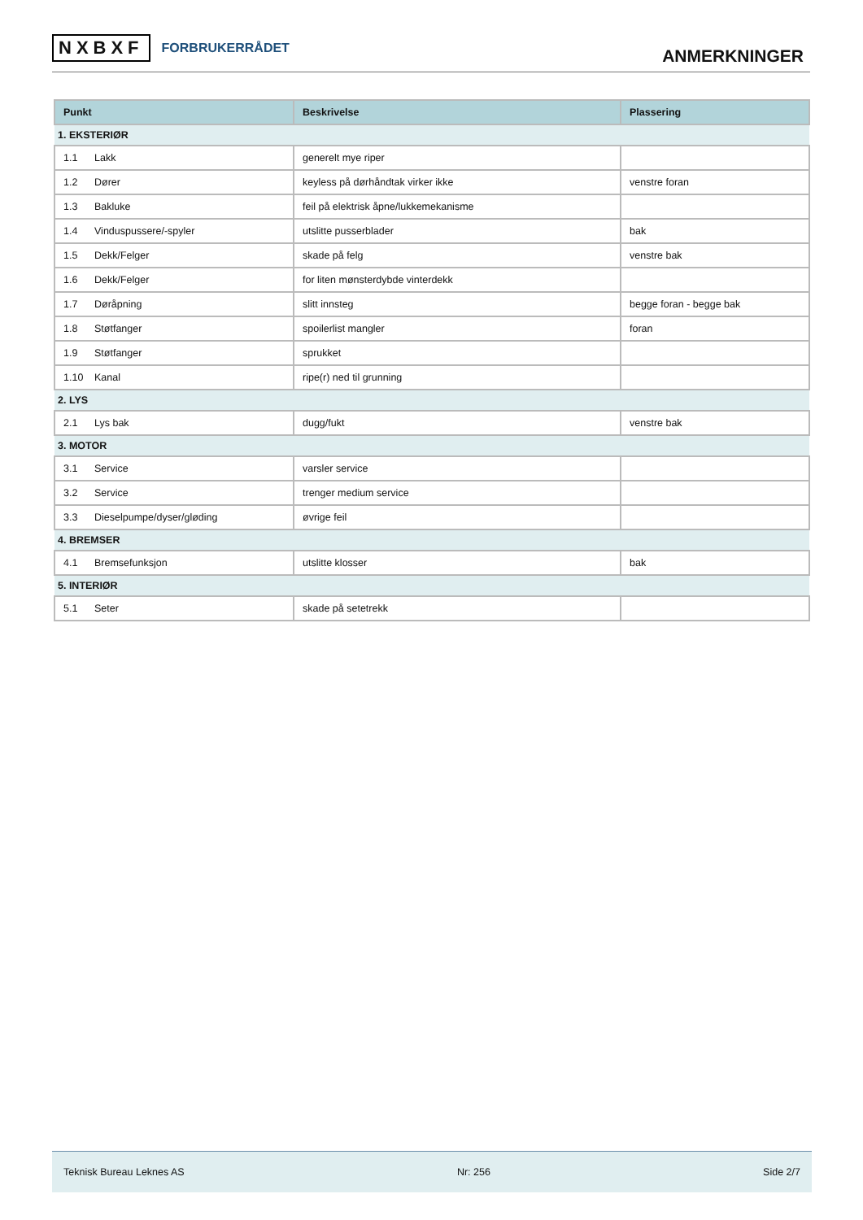NXBXF FORBRUKERRÅDET
ANMERKNINGER
| Punkt | Beskrivelse | Plassering |
| --- | --- | --- |
| 1. EKSTERIØR | | |
| 1.1 Lakk | generelt mye riper | |
| 1.2 Dører | keyless på dørhåndtak virker ikke | venstre foran |
| 1.3 Bakluke | feil på elektrisk åpne/lukkemekanisme | |
| 1.4 Vinduspussere/-spyler | utslitte pusserblader | bak |
| 1.5 Dekk/Felger | skade på felg | venstre bak |
| 1.6 Dekk/Felger | for liten mønsterdybde vinterdekk | |
| 1.7 Døråpning | slitt innsteg | begge foran - begge bak |
| 1.8 Støtfanger | spoilerlist mangler | foran |
| 1.9 Støtfanger | sprukket | |
| 1.10 Kanal | ripe(r) ned til grunning | |
| 2. LYS | | |
| 2.1 Lys bak | dugg/fukt | venstre bak |
| 3. MOTOR | | |
| 3.1 Service | varsler service | |
| 3.2 Service | trenger medium service | |
| 3.3 Dieselpumpe/dyser/gløding | øvrige feil | |
| 4. BREMSER | | |
| 4.1 Bremsefunksjon | utslitte klosser | bak |
| 5. INTERIØR | | |
| 5.1 Seter | skade på setetrekk | |
Teknisk Bureau Leknes AS Nr: 256 Side 2/7